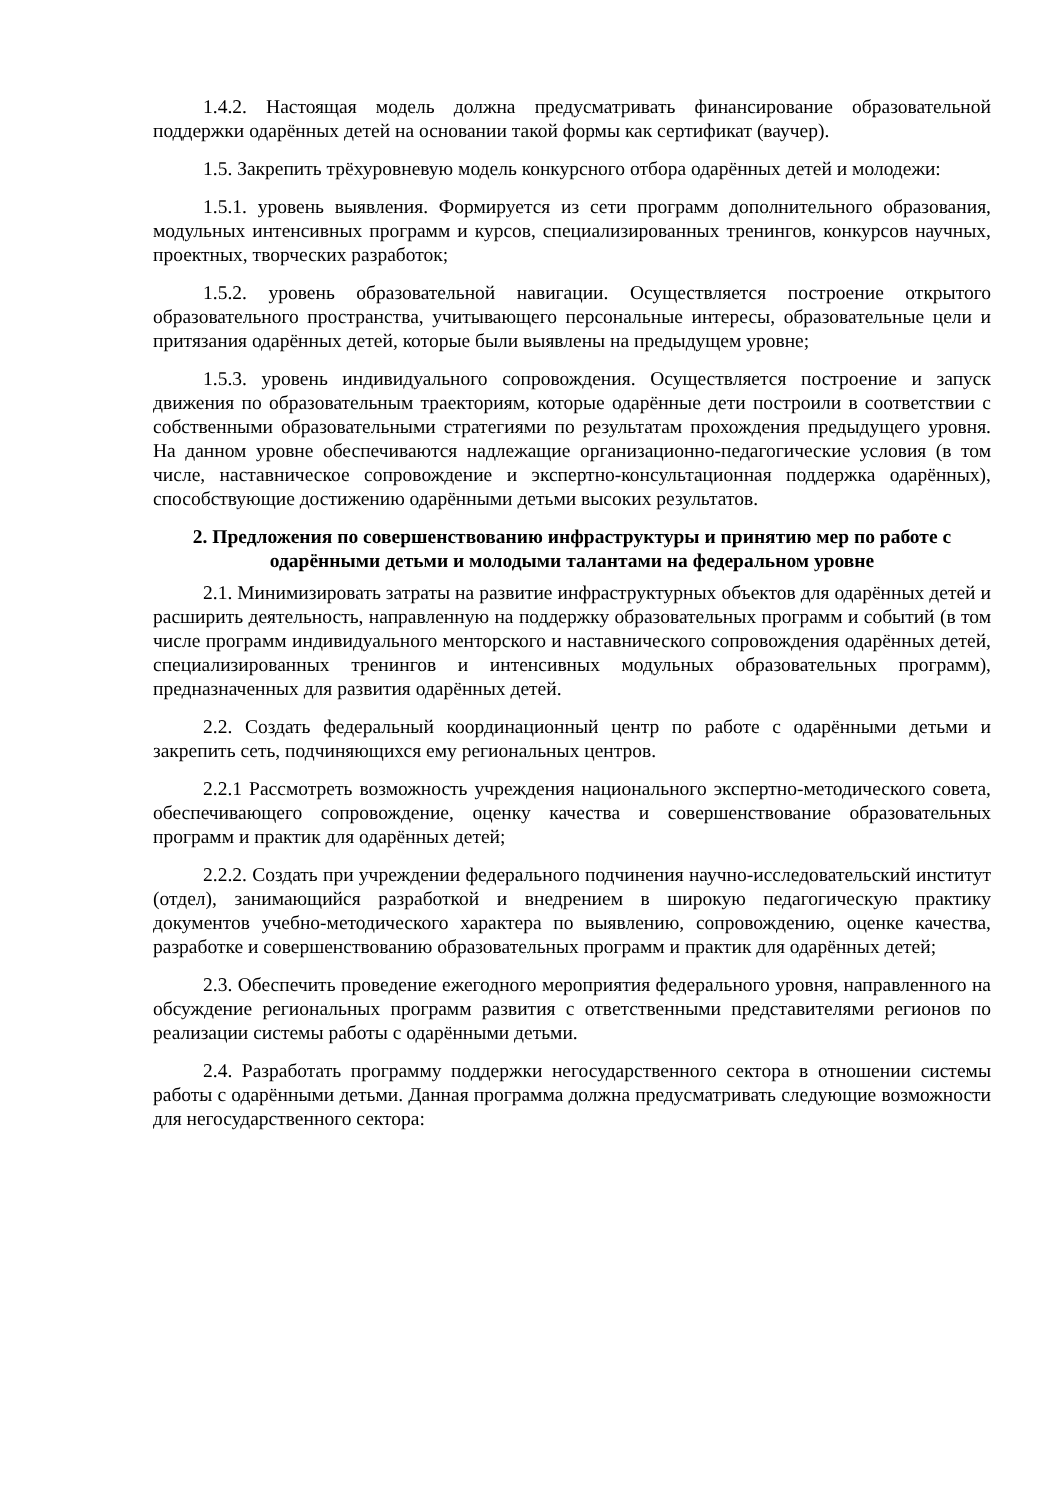1.4.2. Настоящая модель должна предусматривать финансирование образовательной поддержки одарённых детей на основании такой формы как сертификат (ваучер).
1.5. Закрепить трёхуровневую модель конкурсного отбора одарённых детей и молодежи:
1.5.1. уровень выявления. Формируется из сети программ дополнительного образования, модульных интенсивных программ и курсов, специализированных тренингов, конкурсов научных, проектных, творческих разработок;
1.5.2. уровень образовательной навигации. Осуществляется построение открытого образовательного пространства, учитывающего персональные интересы, образовательные цели и притязания одарённых детей, которые были выявлены на предыдущем уровне;
1.5.3. уровень индивидуального сопровождения. Осуществляется построение и запуск движения по образовательным траекториям, которые одарённые дети построили в соответствии с собственными образовательными стратегиями по результатам прохождения предыдущего уровня. На данном уровне обеспечиваются надлежащие организационно-педагогические условия (в том числе, наставническое сопровождение и экспертно-консультационная поддержка одарённых), способствующие достижению одарёнными детьми высоких результатов.
2. Предложения по совершенствованию инфраструктуры и принятию мер по работе с одарёнными детьми и молодыми талантами на федеральном уровне
2.1. Минимизировать затраты на развитие инфраструктурных объектов для одарённых детей и расширить деятельность, направленную на поддержку образовательных программ и событий (в том числе программ индивидуального менторского и наставнического сопровождения одарённых детей, специализированных тренингов и интенсивных модульных образовательных программ), предназначенных для развития одарённых детей.
2.2. Создать федеральный координационный центр по работе с одарёнными детьми и закрепить сеть, подчиняющихся ему региональных центров.
2.2.1 Рассмотреть возможность учреждения национального экспертно-методического совета, обеспечивающего сопровождение, оценку качества и совершенствование образовательных программ и практик для одарённых детей;
2.2.2. Создать при учреждении федерального подчинения научно-исследовательский институт (отдел), занимающийся разработкой и внедрением в широкую педагогическую практику документов учебно-методического характера по выявлению, сопровождению, оценке качества, разработке и совершенствованию образовательных программ и практик для одарённых детей;
2.3. Обеспечить проведение ежегодного мероприятия федерального уровня, направленного на обсуждение региональных программ развития с ответственными представителями регионов по реализации системы работы с одарёнными детьми.
2.4. Разработать программу поддержки негосударственного сектора в отношении системы работы с одарёнными детьми. Данная программа должна предусматривать следующие возможности для негосударственного сектора: